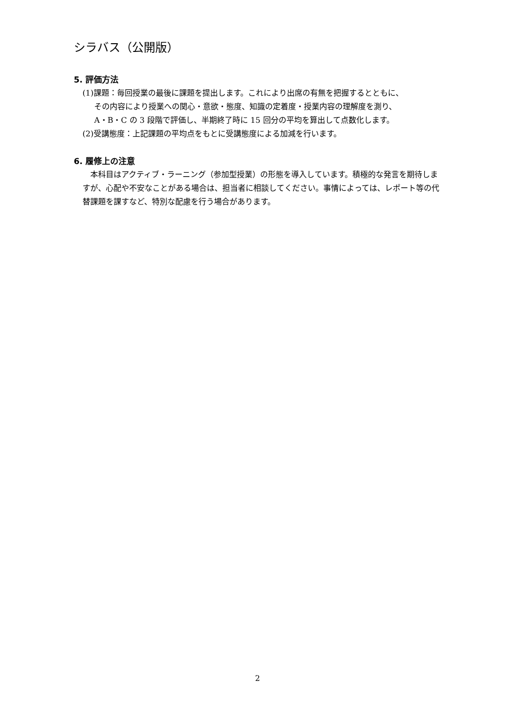シラバス（公開版）
5. 評価方法
(1)課題：毎回授業の最後に課題を提出します。これにより出席の有無を把握するとともに、
その内容により授業への関心・意欲・態度、知識の定着度・授業内容の理解度を測り、
A・B・C の 3 段階で評価し、半期終了時に 15 回分の平均を算出して点数化します。
(2)受講態度：上記課題の平均点をもとに受講態度による加減を行います。
6. 履修上の注意
本科目はアクティブ・ラーニング（参加型授業）の形態を導入しています。積極的な発言を期待しますが、心配や不安なことがある場合は、担当者に相談してください。事情によっては、レポート等の代替課題を課すなど、特別な配慮を行う場合があります。
2